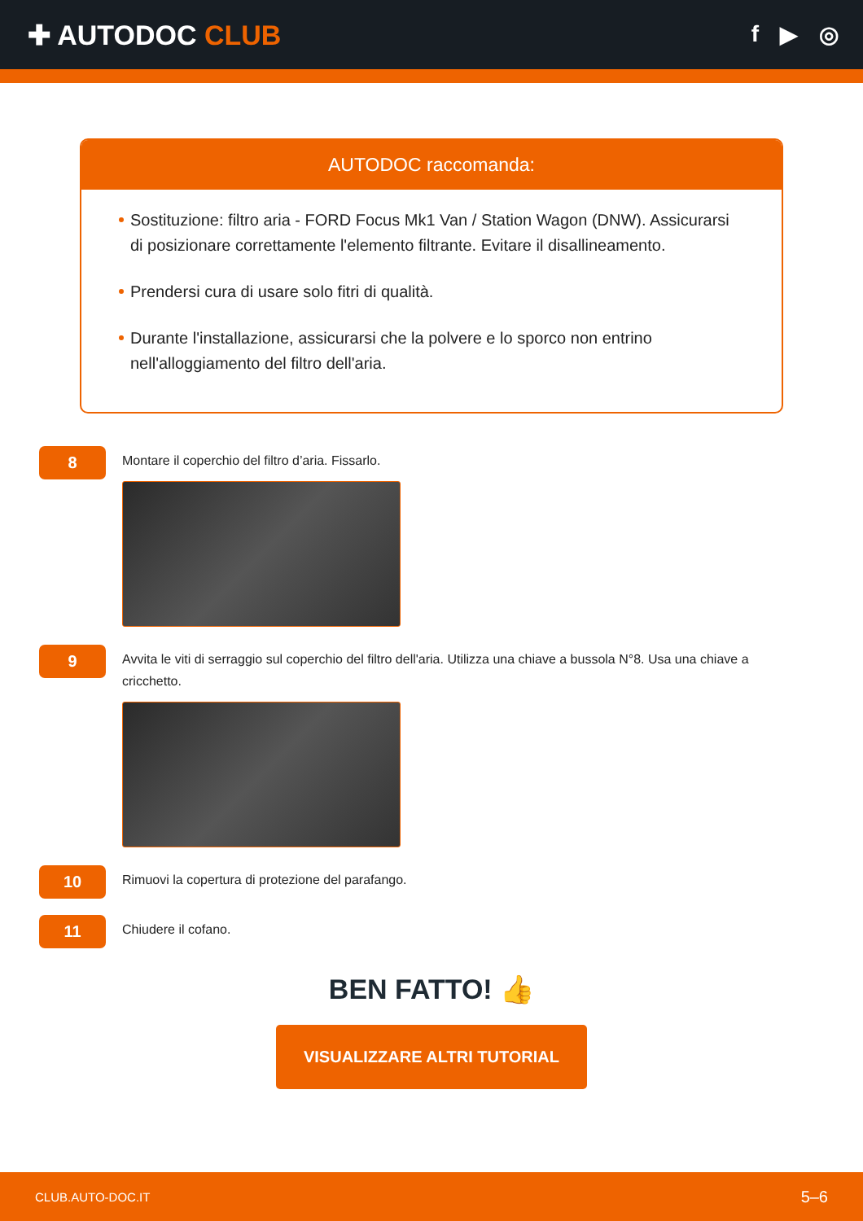✚ AUTODOC CLUB
f ▶ ◎
AUTODOC raccomanda:
Sostituzione: filtro aria - FORD Focus Mk1 Van / Station Wagon (DNW). Assicurarsi di posizionare correttamente l'elemento filtrante. Evitare il disallineamento.
Prendersi cura di usare solo fitri di qualità.
Durante l'installazione, assicurarsi che la polvere e lo sporco non entrino nell'alloggiamento del filtro dell'aria.
8
Montare il coperchio del filtro d’aria. Fissarlo.
9
Avvita le viti di serraggio sul coperchio del filtro dell'aria. Utilizza una chiave a bussola N°8. Usa una chiave a cricchetto.
10
Rimuovi la copertura di protezione del parafango.
11
Chiudere il cofano.
BEN FATTO! 👍
VISUALIZZARE ALTRI TUTORIAL
CLUB.AUTO-DOC.IT 5–6